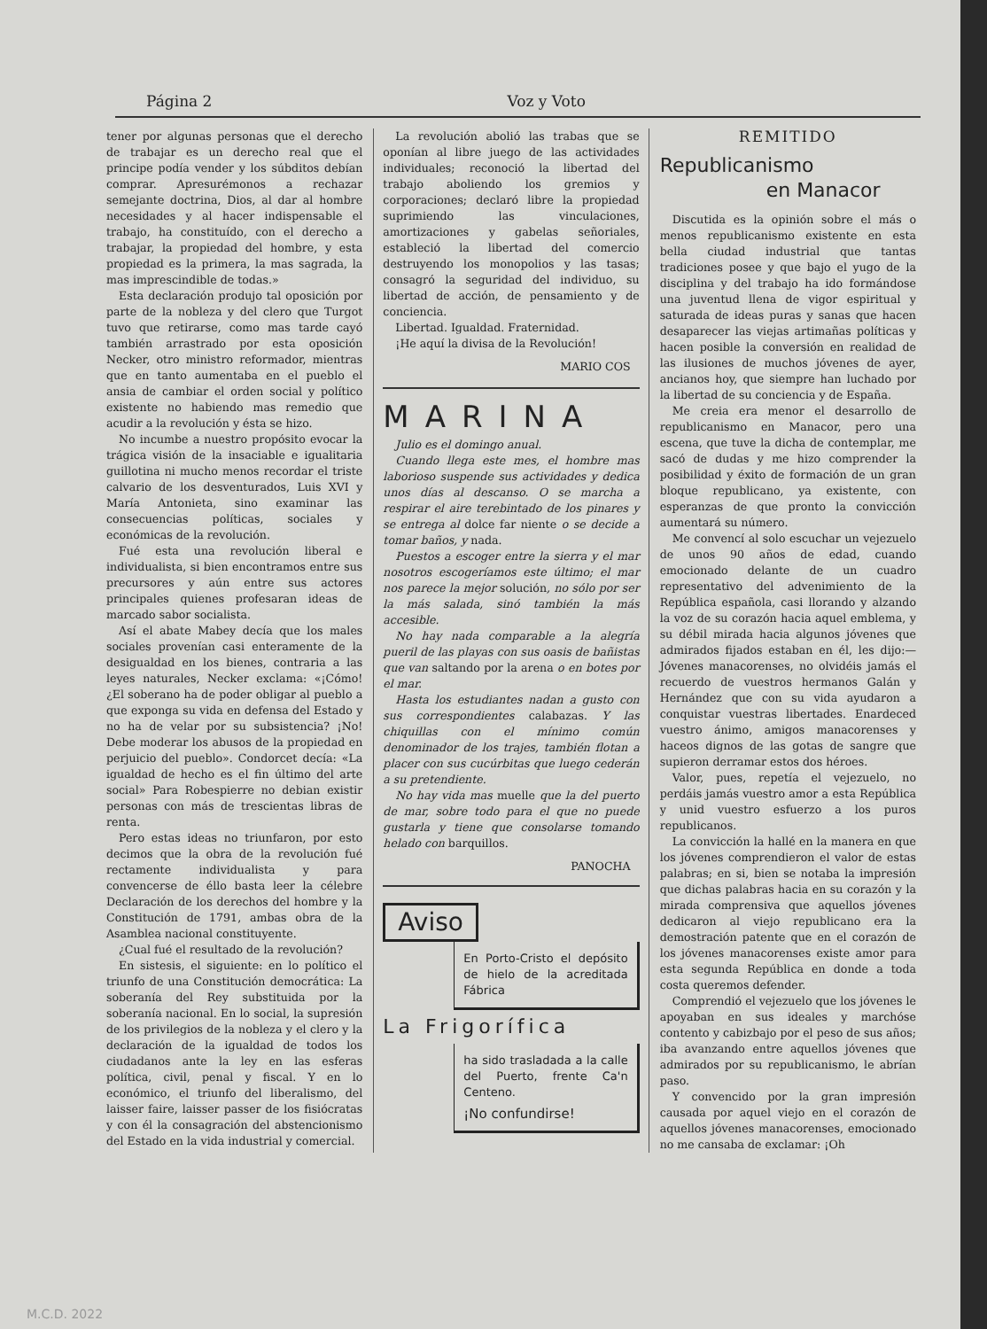Página 2 Voz y Voto
tener por algunas personas que el derecho de trabajar es un derecho real que el principe podía vender y los súbditos debían comprar. Apresurémonos a rechazar semejante doctrina, Dios, al dar al hombre necesidades y al hacer indispensable el trabajo, ha constituído, con el derecho a trabajar, la propiedad del hombre, y esta propiedad es la primera, la mas sagrada, la mas imprescindible de todas.»
Esta declaración produjo tal oposición por parte de la nobleza y del clero que Turgot tuvo que retirarse, como mas tarde cayó también arrastrado por esta oposición Necker, otro ministro reformador, mientras que en tanto aumentaba en el pueblo el ansia de cambiar el orden social y político existente no habiendo mas remedio que acudir a la revolución y ésta se hizo.
No incumbe a nuestro propósito evocar la trágica visión de la insaciable e igualitaria guillotina ni mucho menos recordar el triste calvario de los desventurados, Luis XVI y María Antonieta, sino examinar las consecuencias políticas, sociales y económicas de la revolución.
Fué esta una revolución liberal e individualista, si bien encontramos entre sus precursores y aún entre sus actores principales quienes profesaran ideas de marcado sabor socialista.
Así el abate Mabey decía que los males sociales provenían casi enteramente de la desigualdad en los bienes, contraria a las leyes naturales, Necker exclama: «¡Cómo! ¿El soberano ha de poder obligar al pueblo a que exponga su vida en defensa del Estado y no ha de velar por su subsistencia? ¡No! Debe moderar los abusos de la propiedad en perjuicio del pueblo». Condorcet decía: «La igualdad de hecho es el fin último del arte social» Para Robespierre no debian existir personas con más de trescientas libras de renta.
Pero estas ideas no triunfaron, por esto decimos que la obra de la revolución fué rectamente individualista y para convencerse de éllo basta leer la célebre Declaración de los derechos del hombre y la Constitución de 1791, ambas obra de la Asamblea nacional constituyente.
¿Cual fué el resultado de la revolución?
En sistesis, el siguiente: en lo político el triunfo de una Constitución democrática: La soberanía del Rey substituida por la soberanía nacional. En lo social, la supresión de los privilegios de la nobleza y el clero y la declaración de la igualdad de todos los ciudadanos ante la ley en las esferas política, civil, penal y fiscal. Y en lo económico, el triunfo del liberalismo, del laisser faire, laisser passer de los fisiócratas y con él la consagración del abstencionismo del Estado en la vida industrial y comercial.
La revolución abolió las trabas que se oponían al libre juego de las actividades individuales; reconoció la libertad del trabajo aboliendo los gremios y corporaciones; declaró libre la propiedad suprimiendo las vinculaciones, amortizaciones y gabelas señoriales, estableció la libertad del comercio destruyendo los monopolios y las tasas; consagró la seguridad del individuo, su libertad de acción, de pensamiento y de conciencia.
Libertad. Igualdad. Fraternidad.
¡He aquí la divisa de la Revolución!
MARIO COS
MARINA
Julio es el domingo anual.
Cuando llega este mes, el hombre mas laborioso suspende sus actividades y dedica unos días al descanso. O se marcha a respirar el aire terebintado de los pinares y se entrega al dolce far niente o se decide a tomar baños, y nada.
Puestos a escoger entre la sierra y el mar nosotros escogeríamos este último; el mar nos parece la mejor solución, no sólo por ser la más salada, sinó también la más accesible.
No hay nada comparable a la alegría pueril de las playas con sus oasis de bañistas que van saltando por la arena o en botes por el mar.
Hasta los estudiantes nadan a gusto con sus correspondientes calabazas. Y las chiquillas con el mínimo común denominador de los trajes, también flotan a placer con sus cucúrbitas que luego cederán a su pretendiente.
No hay vida mas muelle que la del puerto de mar, sobre todo para el que no puede gustarla y tiene que consolarse tomando helado con barquillos.
PANOCHA
Aviso
En Porto-Cristo el depósito de hielo de la acreditada Fábrica
La Frigorífica
ha sido trasladada a la calle del Puerto, frente Ca'n Centeno.
¡No confundirse!
REMITIDO
Republicanismo
en Manacor
Discutida es la opinión sobre el más o menos republicanismo existente en esta bella ciudad industrial que tantas tradiciones posee y que bajo el yugo de la disciplina y del trabajo ha ido formándose una juventud llena de vigor espiritual y saturada de ideas puras y sanas que hacen desaparecer las viejas artimañas políticas y hacen posible la conversión en realidad de las ilusiones de muchos jóvenes de ayer, ancianos hoy, que siempre han luchado por la libertad de su conciencia y de España.
Me creia era menor el desarrollo de republicanismo en Manacor, pero una escena, que tuve la dicha de contemplar, me sacó de dudas y me hizo comprender la posibilidad y éxito de formación de un gran bloque republicano, ya existente, con esperanzas de que pronto la convicción aumentará su número.
Me convencí al solo escuchar un vejezuelo de unos 90 años de edad, cuando emocionado delante de un cuadro representativo del advenimiento de la República española, casi llorando y alzando la voz de su corazón hacia aquel emblema, y su débil mirada hacia algunos jóvenes que admirados fijados estaban en él, les dijo:— Jóvenes manacorenses, no olvidéis jamás el recuerdo de vuestros hermanos Galán y Hernández que con su vida ayudaron a conquistar vuestras libertades. Enardeced vuestro ánimo, amigos manacorenses y haceos dignos de las gotas de sangre que supieron derramar estos dos héroes.
Valor, pues, repetía el vejezuelo, no perdáis jamás vuestro amor a esta República y unid vuestro esfuerzo a los puros republicanos.
La convicción la hallé en la manera en que los jóvenes comprendieron el valor de estas palabras; en si, bien se notaba la impresión que dichas palabras hacia en su corazón y la mirada comprensiva que aquellos jóvenes dedicaron al viejo republicano era la demostración patente que en el corazón de los jóvenes manacorenses existe amor para esta segunda República en donde a toda costa queremos defender.
Comprendió el vejezuelo que los jóvenes le apoyaban en sus ideales y marchóse contento y cabizbajo por el peso de sus años; iba avanzando entre aquellos jóvenes que admirados por su republicanismo, le abrían paso.
Y convencido por la gran impresión causada por aquel viejo en el corazón de aquellos jóvenes manacorenses, emocionado no me cansaba de exclamar: ¡Oh
M.C.D. 2022